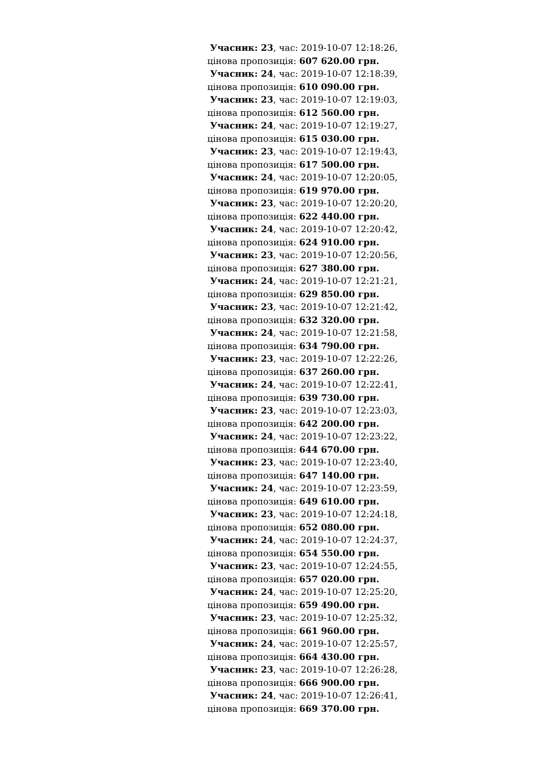Учасник: 23, час: 2019-10-07 12:18:26,
цінова пропозиція: 607 620.00 грн.
Учасник: 24, час: 2019-10-07 12:18:39,
цінова пропозиція: 610 090.00 грн.
Учасник: 23, час: 2019-10-07 12:19:03,
цінова пропозиція: 612 560.00 грн.
Учасник: 24, час: 2019-10-07 12:19:27,
цінова пропозиція: 615 030.00 грн.
Учасник: 23, час: 2019-10-07 12:19:43,
цінова пропозиція: 617 500.00 грн.
Учасник: 24, час: 2019-10-07 12:20:05,
цінова пропозиція: 619 970.00 грн.
Учасник: 23, час: 2019-10-07 12:20:20,
цінова пропозиція: 622 440.00 грн.
Учасник: 24, час: 2019-10-07 12:20:42,
цінова пропозиція: 624 910.00 грн.
Учасник: 23, час: 2019-10-07 12:20:56,
цінова пропозиція: 627 380.00 грн.
Учасник: 24, час: 2019-10-07 12:21:21,
цінова пропозиція: 629 850.00 грн.
Учасник: 23, час: 2019-10-07 12:21:42,
цінова пропозиція: 632 320.00 грн.
Учасник: 24, час: 2019-10-07 12:21:58,
цінова пропозиція: 634 790.00 грн.
Учасник: 23, час: 2019-10-07 12:22:26,
цінова пропозиція: 637 260.00 грн.
Учасник: 24, час: 2019-10-07 12:22:41,
цінова пропозиція: 639 730.00 грн.
Учасник: 23, час: 2019-10-07 12:23:03,
цінова пропозиція: 642 200.00 грн.
Учасник: 24, час: 2019-10-07 12:23:22,
цінова пропозиція: 644 670.00 грн.
Учасник: 23, час: 2019-10-07 12:23:40,
цінова пропозиція: 647 140.00 грн.
Учасник: 24, час: 2019-10-07 12:23:59,
цінова пропозиція: 649 610.00 грн.
Учасник: 23, час: 2019-10-07 12:24:18,
цінова пропозиція: 652 080.00 грн.
Учасник: 24, час: 2019-10-07 12:24:37,
цінова пропозиція: 654 550.00 грн.
Учасник: 23, час: 2019-10-07 12:24:55,
цінова пропозиція: 657 020.00 грн.
Учасник: 24, час: 2019-10-07 12:25:20,
цінова пропозиція: 659 490.00 грн.
Учасник: 23, час: 2019-10-07 12:25:32,
цінова пропозиція: 661 960.00 грн.
Учасник: 24, час: 2019-10-07 12:25:57,
цінова пропозиція: 664 430.00 грн.
Учасник: 23, час: 2019-10-07 12:26:28,
цінова пропозиція: 666 900.00 грн.
Учасник: 24, час: 2019-10-07 12:26:41,
цінова пропозиція: 669 370.00 грн.